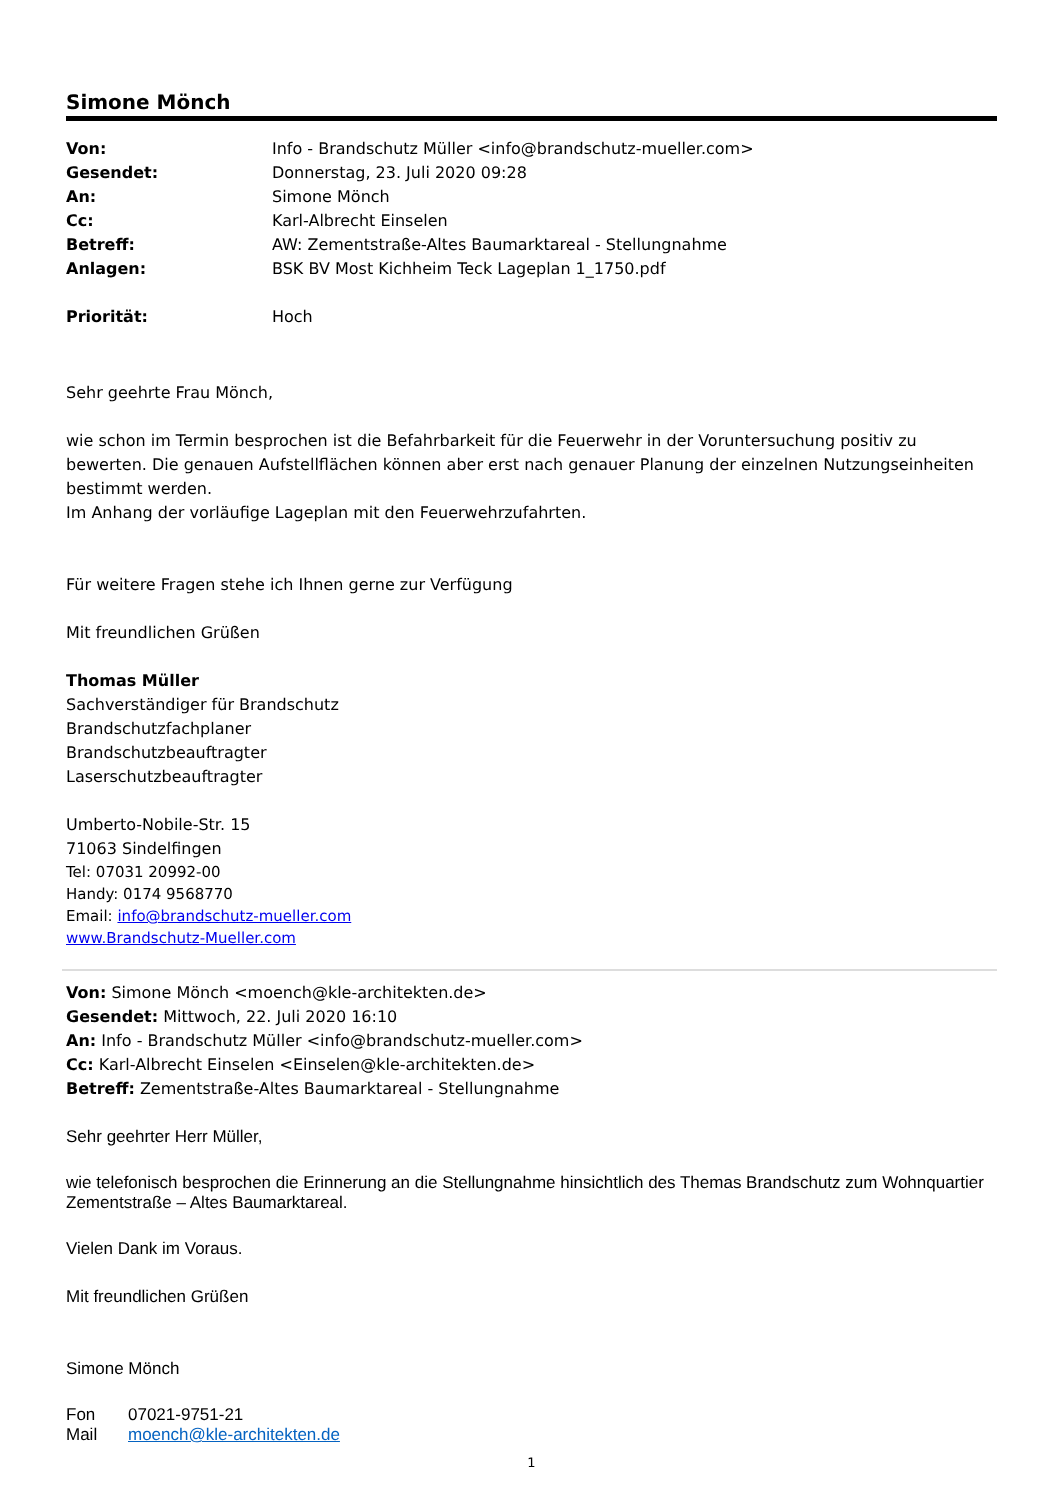Simone Mönch
| Von: | Info - Brandschutz Müller <info@brandschutz-mueller.com> |
| Gesendet: | Donnerstag, 23. Juli 2020 09:28 |
| An: | Simone Mönch |
| Cc: | Karl-Albrecht Einselen |
| Betreff: | AW: Zementstraße-Altes Baumarktareal - Stellungnahme |
| Anlagen: | BSK BV Most Kichheim Teck Lageplan 1_1750.pdf |
| Priorität: | Hoch |
Sehr geehrte Frau Mönch,
wie schon im Termin besprochen ist die Befahrbarkeit für die Feuerwehr in der Voruntersuchung positiv zu bewerten. Die genauen Aufstellflächen können aber erst nach genauer Planung der einzelnen Nutzungseinheiten bestimmt werden.
Im Anhang der vorläufige Lageplan mit den Feuerwehrzufahrten.
Für weitere Fragen stehe ich Ihnen gerne zur Verfügung
Mit freundlichen Grüßen
Thomas Müller
Sachverständiger für Brandschutz
Brandschutzfachplaner
Brandschutzbeauftragter
Laserschutzbeauftragter
Umberto-Nobile-Str. 15
71063 Sindelfingen
Tel: 07031 20992-00
Handy: 0174 9568770
Email: info@brandschutz-mueller.com
www.Brandschutz-Mueller.com
Von: Simone Mönch <moench@kle-architekten.de>
Gesendet: Mittwoch, 22. Juli 2020 16:10
An: Info - Brandschutz Müller <info@brandschutz-mueller.com>
Cc: Karl-Albrecht Einselen <Einselen@kle-architekten.de>
Betreff: Zementstraße-Altes Baumarktareal - Stellungnahme
Sehr geehrter Herr Müller,
wie telefonisch besprochen die Erinnerung an die Stellungnahme hinsichtlich des Themas Brandschutz zum Wohnquartier Zementstraße – Altes Baumarktareal.
Vielen Dank im Voraus.
Mit freundlichen Grüßen
Simone Mönch
| Fon | 07021-9751-21 |
| Mail | moench@kle-architekten.de |
1